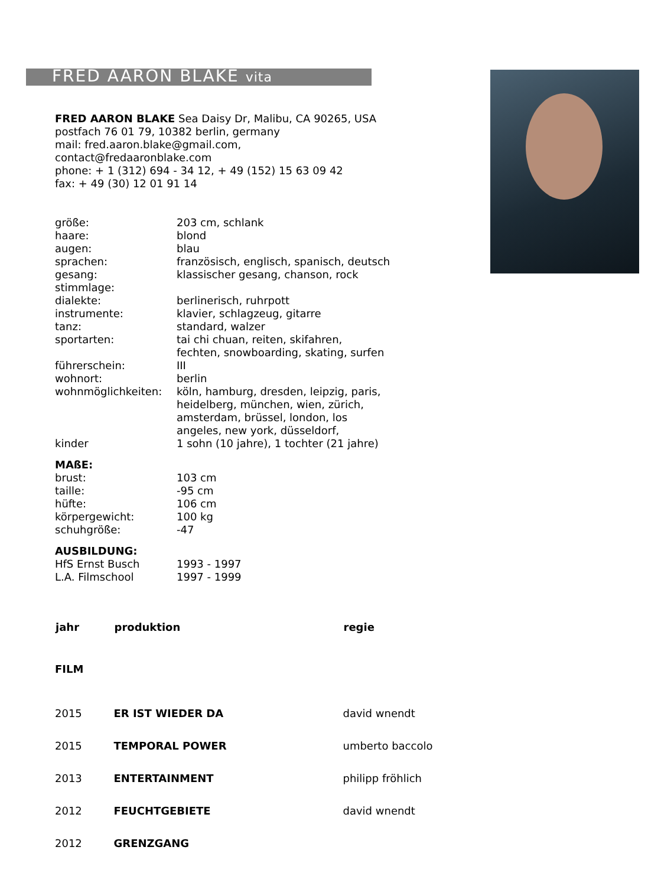FRED AARON BLAKE vita
FRED AARON BLAKE Sea Daisy Dr, Malibu, CA 90265, USA
postfach 76 01 79, 10382 berlin, germany
mail: fred.aaron.blake@gmail.com,
contact@fredaaronblake.com
phone: + 1 (312) 694 - 34 12, + 49 (152) 15 63 09 42
fax: + 49 (30) 12 01 91 14
| größe: | 203 cm, schlank |
| haare: | blond |
| augen: | blau |
| sprachen: | französisch, englisch, spanisch, deutsch |
| gesang: | klassischer gesang, chanson, rock |
| stimmlage: | |
| dialekte: | berlinerisch, ruhrpott |
| instrumente: | klavier, schlagzeug, gitarre |
| tanz: | standard, walzer |
| sportarten: | tai chi chuan, reiten, skifahren, fechten, snowboarding, skating, surfen |
| führerschein: | III |
| wohnort: | berlin |
| wohnmöglichkeiten: | köln, hamburg, dresden, leipzig, paris, heidelberg, münchen, wien, zürich, amsterdam, brüssel, london, los angeles, new york, düsseldorf, |
| kinder | 1 sohn (10 jahre), 1 tochter (21 jahre) |
MAßE:
| brust: | 103 cm |
| taille: | -95 cm |
| hüfte: | 106 cm |
| körpergewicht: | 100 kg |
| schuhgröße: | -47 |
AUSBILDUNG:
| HfS Ernst Busch | 1993 - 1997 |
| L.A. Filmschool | 1997 - 1999 |
| jahr | produktion | regie |
| --- | --- | --- |
| FILM | | |
| 2015 | ER IST WIEDER DA | david wnendt |
| 2015 | TEMPORAL POWER | umberto baccolo |
| 2013 | ENTERTAINMENT | philipp fröhlich |
| 2012 | FEUCHTGEBIETE | david wnendt |
| 2012 | GRENZGANG | |